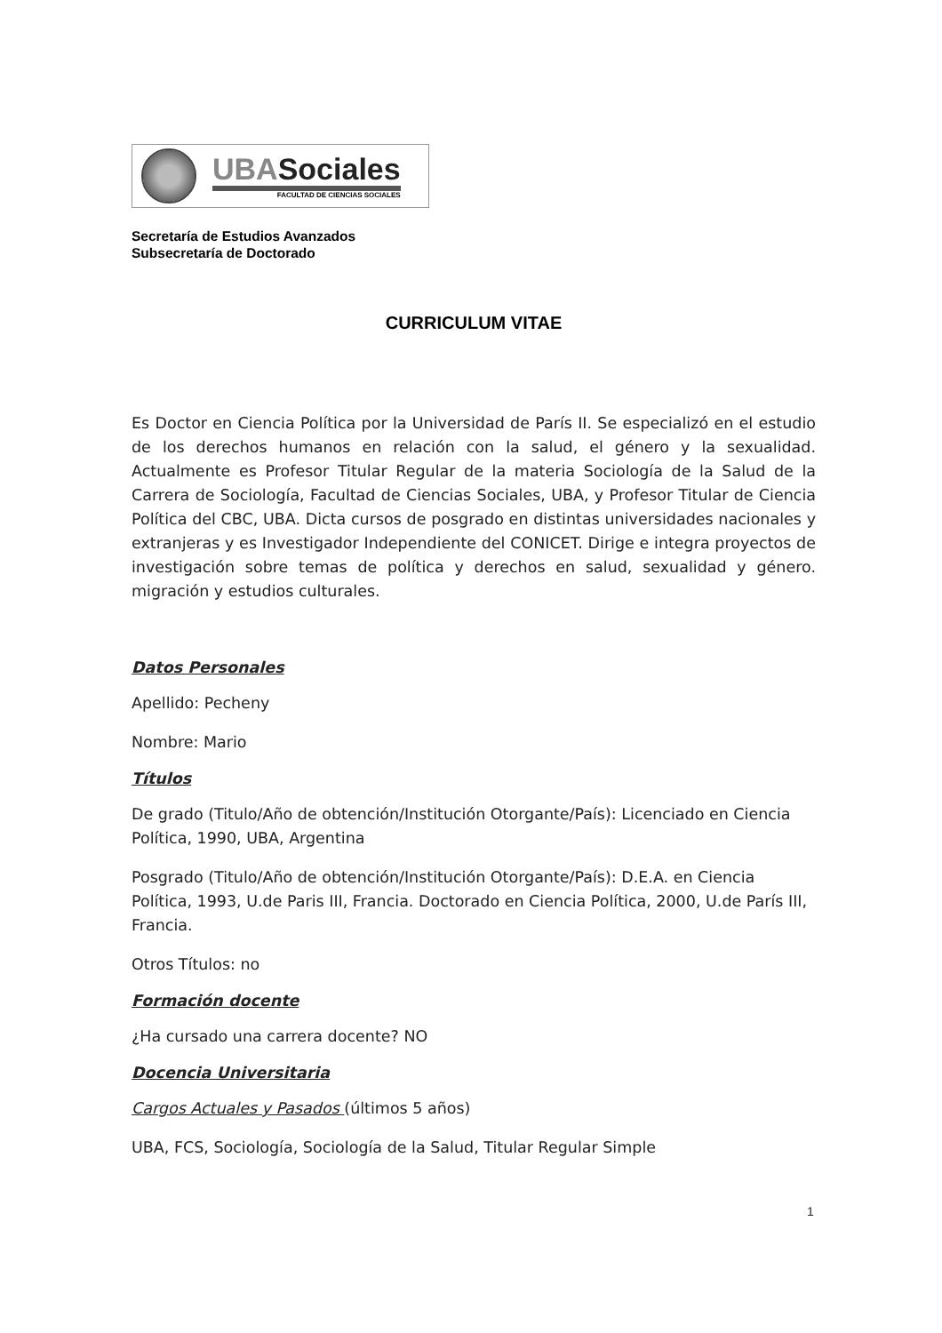UBASociales
FACULTAD DE CIENCIAS SOCIALES
Secretaría de Estudios Avanzados
Subsecretaría de Doctorado
CURRICULUM VITAE
Es Doctor en Ciencia Política por la Universidad de París II. Se especializó en el estudio de los derechos humanos en relación con la salud, el género y la sexualidad. Actualmente es Profesor Titular Regular de la materia Sociología de la Salud de la Carrera de Sociología, Facultad de Ciencias Sociales, UBA, y Profesor Titular de Ciencia Política del CBC, UBA. Dicta cursos de posgrado en distintas universidades nacionales y extranjeras y es Investigador Independiente del CONICET. Dirige e integra proyectos de investigación sobre temas de política y derechos en salud, sexualidad y género. migración y estudios culturales.
Datos Personales
Apellido: Pecheny
Nombre: Mario
Títulos
De grado (Titulo/Año de obtención/Institución Otorgante/País): Licenciado en Ciencia Política, 1990, UBA, Argentina
Posgrado (Titulo/Año de obtención/Institución Otorgante/País): D.E.A. en Ciencia Política, 1993, U.de Paris III, Francia. Doctorado en Ciencia Política, 2000, U.de París III, Francia.
Otros Títulos: no
Formación docente
¿Ha cursado una carrera docente? NO
Docencia Universitaria
Cargos Actuales y Pasados (últimos 5 años)
UBA, FCS, Sociología, Sociología de la Salud, Titular Regular Simple
1